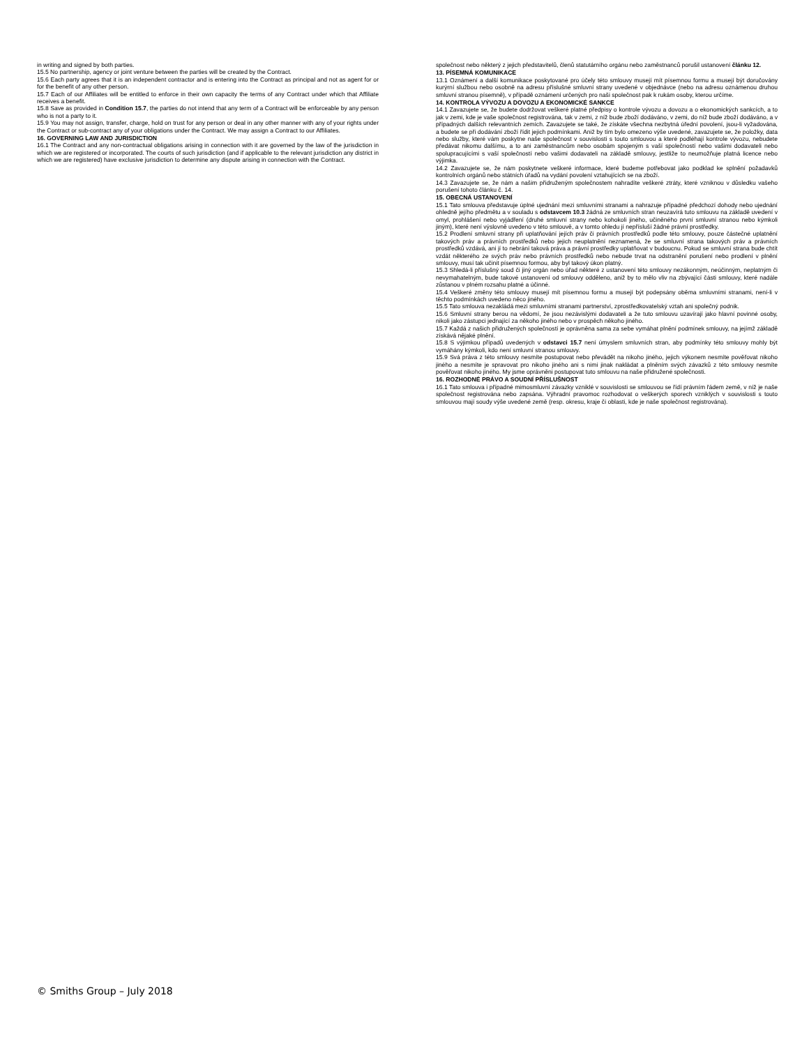in writing and signed by both parties.
15.5 No partnership, agency or joint venture between the parties will be created by the Contract.
15.6 Each party agrees that it is an independent contractor and is entering into the Contract as principal and not as agent for or for the benefit of any other person.
15.7 Each of our Affiliates will be entitled to enforce in their own capacity the terms of any Contract under which that Affiliate receives a benefit.
15.8 Save as provided in Condition 15.7, the parties do not intend that any term of a Contract will be enforceable by any person who is not a party to it.
15.9 You may not assign, transfer, charge, hold on trust for any person or deal in any other manner with any of your rights under the Contract or sub-contract any of your obligations under the Contract. We may assign a Contract to our Affiliates.
16. GOVERNING LAW AND JURISDICTION
16.1 The Contract and any non-contractual obligations arising in connection with it are governed by the law of the jurisdiction in which we are registered or incorporated. The courts of such jurisdiction (and if applicable to the relevant jurisdiction any district in which we are registered) have exclusive jurisdiction to determine any dispute arising in connection with the Contract.
společnost nebo některý z jejich představitelů, členů statutárního orgánu nebo zaměstnanců porušil ustanovení článku 12.
13. PÍSEMNÁ KOMUNIKACE
13.1 Oznámení a další komunikace poskytované pro účely této smlouvy musejí mít písemnou formu a musejí být doručovány kurýrní službou nebo osobně na adresu příslušné smluvní strany uvedené v objednávce (nebo na adresu oznámenou druhou smluvní stranou písemně), v případě oznámení určených pro naši společnost pak k rukám osoby, kterou určíme.
14. KONTROLA VÝVOZU A DOVOZU A EKONOMICKÉ SANKCE
14.1 Zavazujete se, že budete dodržovat veškeré platné předpisy o kontrole vývozu a dovozu a o ekonomických sankcích, a to jak v zemi, kde je vaše společnost registrována, tak v zemi, z níž bude zboží dodáváno, v zemi, do níž bude zboží dodáváno, a v případných dalších relevantních zemích. Zavazujete se také, že získáte všechna nezbytná úřední povolení, jsou-li vyžadována, a budete se při dodávání zboží řídit jejich podmínkami. Aniž by tím bylo omezeno výše uvedené, zavazujete se, že položky, data nebo služby, které vám poskytne naše společnost v souvislosti s touto smlouvou a které podléhají kontrole vývozu, nebudete předávat nikomu dalšímu, a to ani zaměstnancům nebo osobám spojeným s vaší společností nebo vašimi dodavateli nebo spolupracujícími s vaší společností nebo vašimi dodavateli na základě smlouvy, jestliže to neumožňuje platná licence nebo výjimka.
14.2 Zavazujete se, že nám poskytnete veškeré informace, které budeme potřebovat jako podklad ke splnění požadavků kontrolních orgánů nebo státních úřadů na vydání povolení vztahujících se na zboží.
14.3 Zavazujete se, že nám a našim přidruženým společnostem nahradíte veškeré ztráty, které vzniknou v důsledku vašeho porušení tohoto článku č. 14.
15. OBECNÁ USTANOVENÍ
15.1 Tato smlouva představuje úplné ujednání mezi smluvními stranami a nahrazuje případné předchozí dohody nebo ujednání ohledně jejího předmětu a v souladu s odstavcem 10.3 žádná ze smluvních stran neuzavírá tuto smlouvu na základě uvedení v omyl, prohlášení nebo vyjádření (druhé smluvní strany nebo kohokoli jiného, učiněného první smluvní stranou nebo kýmkoli jiným), které není výslovně uvedeno v této smlouvě, a v tomto ohledu jí nepřísluší žádné právní prostředky.
15.2 Prodlení smluvní strany při uplatňování jejích práv či právních prostředků podle této smlouvy, pouze částečné uplatnění takových práv a právních prostředků nebo jejich neuplatnění neznamená, že se smluvní strana takových práv a právních prostředků vzdává, ani jí to nebrání taková práva a právní prostředky uplatňovat v budoucnu. Pokud se smluvní strana bude chtít vzdát některého ze svých práv nebo právních prostředků nebo nebude trvat na odstranění porušení nebo prodlení v plnění smlouvy, musí tak učinit písemnou formou, aby byl takový úkon platný.
15.3 Shledá-li příslušný soud či jiný orgán nebo úřad některé z ustanovení této smlouvy nezákonným, neúčinným, neplatným či nevymahatelným, bude takové ustanovení od smlouvy odděleno, aniž by to mělo vliv na zbývající části smlouvy, které nadále zůstanou v plném rozsahu platné a účinné.
15.4 Veškeré změny této smlouvy musejí mít písemnou formu a musejí být podepsány oběma smluvními stranami, není-li v těchto podmínkách uvedeno něco jiného.
15.5 Tato smlouva nezakládá mezi smluvními stranami partnerství, zprostředkovatelský vztah ani společný podnik.
15.6 Smluvní strany berou na vědomí, že jsou nezávislými dodavateli a že tuto smlouvu uzavírají jako hlavní povinné osoby, nikoli jako zástupci jednající za někoho jiného nebo v prospěch někoho jiného.
15.7 Každá z našich přidružených společností je oprávněna sama za sebe vymáhat plnění podmínek smlouvy, na jejímž základě získává nějaké plnění.
15.8 S výjimkou případů uvedených v odstavci 15.7 není úmyslem smluvních stran, aby podmínky této smlouvy mohly být vymáhány kýmkoli, kdo není smluvní stranou smlouvy.
15.9 Svá práva z této smlouvy nesmíte postupovat nebo převádět na nikoho jiného, jejich výkonem nesmíte pověřovat nikoho jiného a nesmíte je spravovat pro nikoho jiného ani s nimi jinak nakládat a plněním svých závazků z této smlouvy nesmíte pověřovat nikoho jiného. My jsme oprávněni postupovat tuto smlouvu na naše přidružené společnosti.
16. ROZHODNÉ PRÁVO A SOUDNÍ PŘÍSLUŠNOST
16.1 Tato smlouva i případné mimosmluvní závazky vzniklé v souvislosti se smlouvou se řídí právním řádem země, v níž je naše společnost registrována nebo zapsána. Výhradní pravomoc rozhodovat o veškerých sporech vzniklých v souvislosti s touto smlouvou mají soudy výše uvedené země (resp. okresu, kraje či oblasti, kde je naše společnost registrována).
© Smiths Group – July 2018